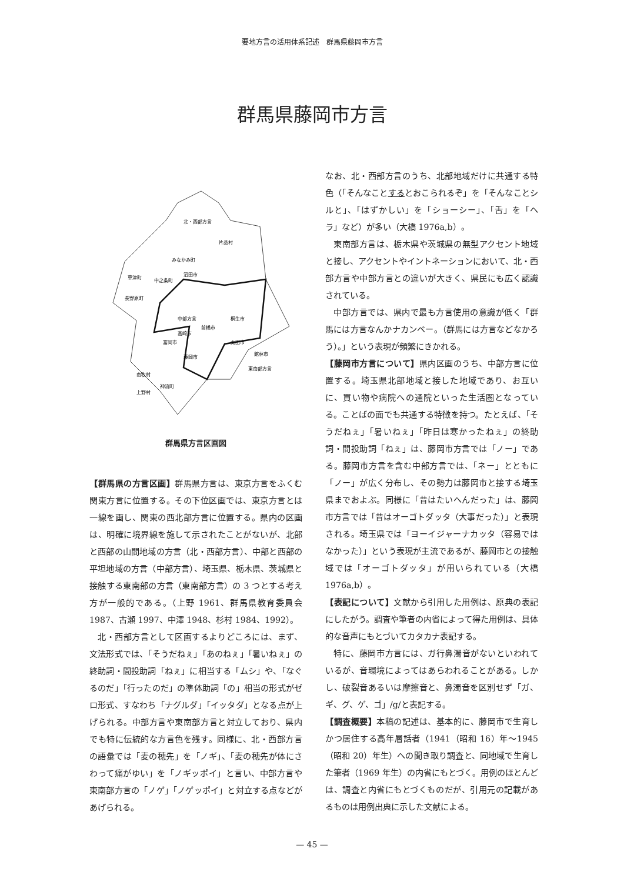要地方言の活用体系記述　群馬県藤岡市方言
群馬県藤岡市方言
北・西部方言
中部方言
東南部方言
片品村
みなかみ町
沼田市
草津町
中之条町
長野原町
桐生市
前橋市
高崎市
富岡市
太田市
館林市
藤岡市
南牧村
神流町
上野村
群馬県方言区画図
【群馬県の方言区画】群馬県方言は、東京方言をふくむ関東方言に位置する。その下位区画では、東京方言とは一線を画し、関東の西北部方言に位置する。県内の区画は、明確に境界線を施して示されたことがないが、北部と西部の山間地域の方言（北・西部方言）、中部と西部の平坦地域の方言（中部方言）、埼玉県、栃木県、茨城県と接触する東南部の方言（東南部方言）の 3 つとする考え方が一般的である。（上野 1961、群馬県教育委員会 1987、古瀬 1997、中澤 1948、杉村 1984、1992）。
北・西部方言として区画するよりどころには、まず、文法形式では、「そうだねぇ」「あのねぇ」「暑いねぇ」の終助詞・間投助詞「ねぇ」に相当する「ムシ」や、「なぐるのだ」「行ったのだ」の準体助詞「の」相当の形式がゼロ形式、すなわち「ナグルダ」「イッタダ」となる点が上げられる。中部方言や東南部方言と対立しており、県内でも特に伝統的な方言色を残す。同様に、北・西部方言の語彙では「麦の穂先」を「ノギ」、「麦の穂先が体にさわって痛がゆい」を「ノギッポイ」と言い、中部方言や東南部方言の「ノゲ」「ノゲッポイ」と対立する点などがあげられる。
なお、北・西部方言のうち、北部地域だけに共通する特色（「そんなことするとおこられるぞ」を「そんなことシルと」、「はずかしい」を「ショーシー」、「舌」を「ヘラ」など）が多い（大橋 1976a,b）。
東南部方言は、栃木県や茨城県の無型アクセント地域と接し、アクセントやイントネーションにおいて、北・西部方言や中部方言との違いが大きく、県民にも広く認識されている。
中部方言では、県内で最も方言使用の意識が低く「群馬には方言なんかナカンベー。（群馬には方言などなかろう）。」という表現が頻繁にきかれる。
【藤岡市方言について】県内区画のうち、中部方言に位置する。埼玉県北部地域と接した地域であり、お互いに、買い物や病院への通院といった生活圏となっている。ことばの面でも共通する特徴を持つ。たとえば、「そうだねぇ」「暑いねぇ」「昨日は寒かったねぇ」の終助詞・間投助詞「ねぇ」は、藤岡市方言では「ノー」である。藤岡市方言を含む中部方言では、「ネー」とともに「ノー」が広く分布し、その勢力は藤岡市と接する埼玉県までおよぶ。同様に「昔はたいへんだった」は、藤岡市方言では「昔はオーゴトダッタ（大事だった）」と表現される。埼玉県では「ヨーイジャーナカッタ（容易ではなかった）」という表現が主流であるが、藤岡市との接触域では「オーゴトダッタ」が用いられている（大橋 1976a,b）。
【表記について】文献から引用した用例は、原典の表記にしたがう。調査や筆者の内省によって得た用例は、具体的な音声にもとづいてカタカナ表記する。
特に、藤岡市方言には、ガ行鼻濁音がないといわれているが、音環境によってはあらわれることがある。しかし、破裂音あるいは摩擦音と、鼻濁音を区別せず「ガ、ギ、グ、ゲ、ゴ」/g/と表記する。
【調査概要】本稿の記述は、基本的に、藤岡市で生育しかつ居住する高年層話者（1941（昭和 16）年〜1945（昭和 20）年生）への聞き取り調査と、同地域で生育した筆者（1969 年生）の内省にもとづく。用例のほとんどは、調査と内省にもとづくものだが、引用元の記載があるものは用例出典に示した文献による。
— 45 —